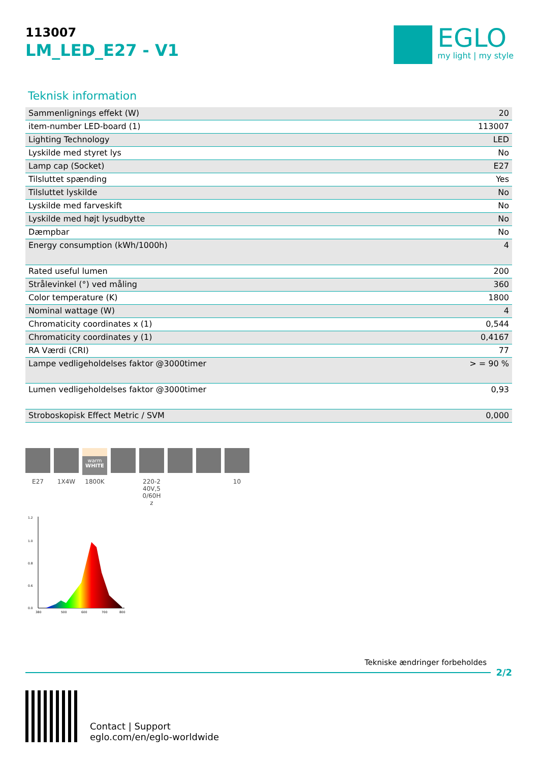113007
LM_LED_E27 - V1
EGLO
my light | my style
Teknisk information
| Sammenlignings effekt (W) | 20 |
| item-number LED-board (1) | 113007 |
| Lighting Technology | LED |
| Lyskilde med styret lys | No |
| Lamp cap (Socket) | E27 |
| Tilsluttet spænding | Yes |
| Tilsluttet lyskilde | No |
| Lyskilde med farveskift | No |
| Lyskilde med højt lysudbytte | No |
| Dæmpbar | No |
| Energy consumption (kWh/1000h) | 4 |
| Rated useful lumen | 200 |
| Strålevinkel (°) ved måling | 360 |
| Color temperature (K) | 1800 |
| Nominal wattage (W) | 4 |
| Chromaticity coordinates x (1) | 0,544 |
| Chromaticity coordinates y (1) | 0,4167 |
| RA Værdi (CRI) | 77 |
| Lampe vedligeholdelses faktor @3000timer | > = 90 % |
| Lumen vedligeholdelses faktor @3000timer | 0,93 |
| Stroboskopisk Effect Metric / SVM | 0,000 |
E27 1X4W
warm
WHITE
1800K
220-2
40V,5
0/60H
z
10
1.2
1.0
0.8
0.6
0.0
380
500
600
700
800
Tekniske ændringer forbeholdes
2/2
Contact | Support
eglo.com/en/eglo-worldwide